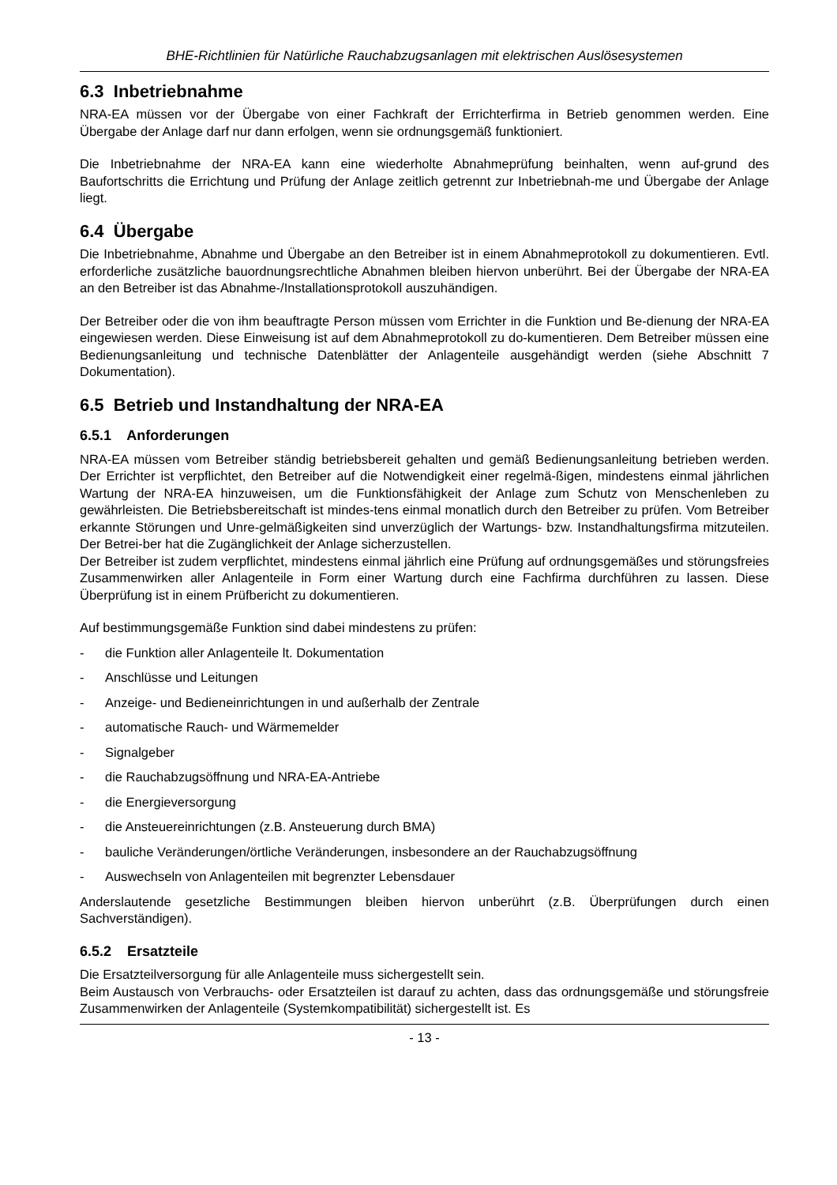BHE-Richtlinien für Natürliche Rauchabzugsanlagen mit elektrischen Auslösesystemen
6.3 Inbetriebnahme
NRA-EA müssen vor der Übergabe von einer Fachkraft der Errichterfirma in Betrieb genommen werden. Eine Übergabe der Anlage darf nur dann erfolgen, wenn sie ordnungsgemäß funktioniert.
Die Inbetriebnahme der NRA-EA kann eine wiederholte Abnahmeprüfung beinhalten, wenn auf-grund des Baufortschritts die Errichtung und Prüfung der Anlage zeitlich getrennt zur Inbetriebnah-me und Übergabe der Anlage liegt.
6.4 Übergabe
Die Inbetriebnahme, Abnahme und Übergabe an den Betreiber ist in einem Abnahmeprotokoll zu dokumentieren. Evtl. erforderliche zusätzliche bauordnungsrechtliche Abnahmen bleiben hiervon unberührt. Bei der Übergabe der NRA-EA an den Betreiber ist das Abnahme-/Installationsprotokoll auszuhändigen.
Der Betreiber oder die von ihm beauftragte Person müssen vom Errichter in die Funktion und Be-dienung der NRA-EA eingewiesen werden. Diese Einweisung ist auf dem Abnahmeprotokoll zu do-kumentieren. Dem Betreiber müssen eine Bedienungsanleitung und technische Datenblätter der Anlagenteile ausgehändigt werden (siehe Abschnitt 7 Dokumentation).
6.5 Betrieb und Instandhaltung der NRA-EA
6.5.1 Anforderungen
NRA-EA müssen vom Betreiber ständig betriebsbereit gehalten und gemäß Bedienungsanleitung betrieben werden. Der Errichter ist verpflichtet, den Betreiber auf die Notwendigkeit einer regelmä-ßigen, mindestens einmal jährlichen Wartung der NRA-EA hinzuweisen, um die Funktionsfähigkeit der Anlage zum Schutz von Menschenleben zu gewährleisten. Die Betriebsbereitschaft ist mindes-tens einmal monatlich durch den Betreiber zu prüfen. Vom Betreiber erkannte Störungen und Unre-gelmäßigkeiten sind unverzüglich der Wartungs- bzw. Instandhaltungsfirma mitzuteilen. Der Betrei-ber hat die Zugänglichkeit der Anlage sicherzustellen.
Der Betreiber ist zudem verpflichtet, mindestens einmal jährlich eine Prüfung auf ordnungsgemäßes und störungsfreies Zusammenwirken aller Anlagenteile in Form einer Wartung durch eine Fachfirma durchführen zu lassen. Diese Überprüfung ist in einem Prüfbericht zu dokumentieren.
Auf bestimmungsgemäße Funktion sind dabei mindestens zu prüfen:
- die Funktion aller Anlagenteile lt. Dokumentation
- Anschlüsse und Leitungen
- Anzeige- und Bedieneinrichtungen in und außerhalb der Zentrale
- automatische Rauch- und Wärmemelder
- Signalgeber
- die Rauchabzugsöffnung und NRA-EA-Antriebe
- die Energieversorgung
- die Ansteuereinrichtungen (z.B. Ansteuerung durch BMA)
- bauliche Veränderungen/örtliche Veränderungen, insbesondere an der Rauchabzugsöffnung
- Auswechseln von Anlagenteilen mit begrenzter Lebensdauer
Anderslautende gesetzliche Bestimmungen bleiben hiervon unberührt (z.B. Überprüfungen durch einen Sachverständigen).
6.5.2 Ersatzteile
Die Ersatzteilversorgung für alle Anlagenteile muss sichergestellt sein.
Beim Austausch von Verbrauchs- oder Ersatzteilen ist darauf zu achten, dass das ordnungsgemäße und störungsfreie Zusammenwirken der Anlagenteile (Systemkompatibilität) sichergestellt ist. Es
- 13 -